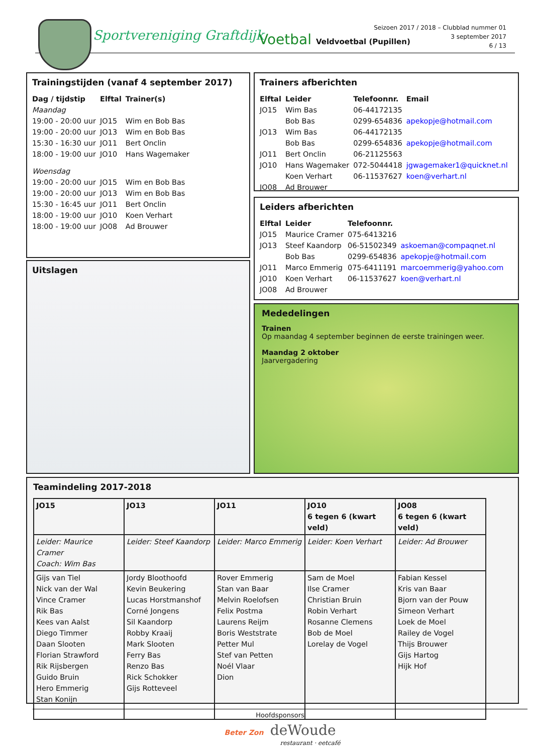Sportvereniging Graftdijk Voetbal Veldvoetbal (Pupillen)
Seizoen 2017 / 2018 – Clubblad nummer 01
3 september 2017
6 / 13
Trainingstijden (vanaf 4 september 2017)
| Dag / tijdstip | Elftal | Trainer(s) |
| --- | --- | --- |
| Maandag | | |
| 19:00 - 20:00 uur | JO15 | Wim en Bob Bas |
| 19:00 - 20:00 uur | JO13 | Wim en Bob Bas |
| 15:30 - 16:30 uur | JO11 | Bert Onclin |
| 18:00 - 19:00 uur | JO10 | Hans Wagemaker |
| Woensdag | | |
| 19:00 - 20:00 uur | JO15 | Wim en Bob Bas |
| 19:00 - 20:00 uur | JO13 | Wim en Bob Bas |
| 15:30 - 16:45 uur | JO11 | Bert Onclin |
| 18:00 - 19:00 uur | JO10 | Koen Verhart |
| 18:00 - 19:00 uur | JO08 | Ad Brouwer |
Trainers afberichten
| Elftal | Leider | Telefoonnr. | Email |
| --- | --- | --- | --- |
| JO15 | Wim Bas | 06-44172135 | |
| | Bob Bas | 0299-654836 | apekopje@hotmail.com |
| JO13 | Wim Bas | 06-44172135 | |
| | Bob Bas | 0299-654836 | apekopje@hotmail.com |
| JO11 | Bert Onclin | 06-21125563 | |
| JO10 | Hans Wagemaker | 072-5044418 | jgwagemaker1@quicknet.nl |
| | Koen Verhart | 06-11537627 | koen@verhart.nl |
| JO08 | Ad Brouwer | | |
Leiders afberichten
| Elftal | Leider | Telefoonnr. | |
| --- | --- | --- | --- |
| JO15 | Maurice Cramer | 075-6413216 | |
| JO13 | Steef Kaandorp | 06-51502349 | askoeman@compaqnet.nl |
| | Bob Bas | 0299-654836 | apekopje@hotmail.com |
| JO11 | Marco Emmerig | 075-6411191 | marcoemmerig@yahoo.com |
| JO10 | Koen Verhart | 06-11537627 | koen@verhart.nl |
| JO08 | Ad Brouwer | | |
Uitslagen
Mededelingen
Trainen
Op maandag 4 september beginnen de eerste trainingen weer.
Maandag 2 oktober
Jaarvergadering
Teamindeling 2017-2018
| JO15 | JO13 | JO11 | JO10 6 tegen 6 (kwart veld) | JO08 6 tegen 6 (kwart veld) |
| Leider: Maurice Cramer Coach: Wim Bas | Leider: Steef Kaandorp | Leider: Marco Emmerig | Leider: Koen Verhart | Leider: Ad Brouwer |
| Gijs van Tiel Nick van der Wal Vince Cramer Rik Bas Kees van Aalst Diego Timmer Daan Slooten Florian Strawford Rik Rijsbergen Guido Bruin Hero Emmerig Stan Konijn | Jordy Bloothoofd Kevin Beukering Lucas Horstmanshof Corné Jongens Sil Kaandorp Robby Kraaij Mark Slooten Ferry Bas Renzo Bas Rick Schokker Gijs Rotteveel | Rover Emmerig Stan van Baar Melvin Roelofsen Felix Postma Laurens Reijm Boris Weststrate Petter Mul Stef van Petten Noél Vlaar Dion | Sam de Moel Ilse Cramer Christian Bruin Robin Verhart Rosanne Clemens Bob de Moel Lorelay de Vogel | Fabian Kessel Kris van Baar Bjorn van der Pouw Simeon Verhart Loek de Moel Railey de Vogel Thijs Brouwer Gijs Hartog Hijk Hof |
Hoofdsponsors
Beter Zon deWoude
restaurant · eetcafé